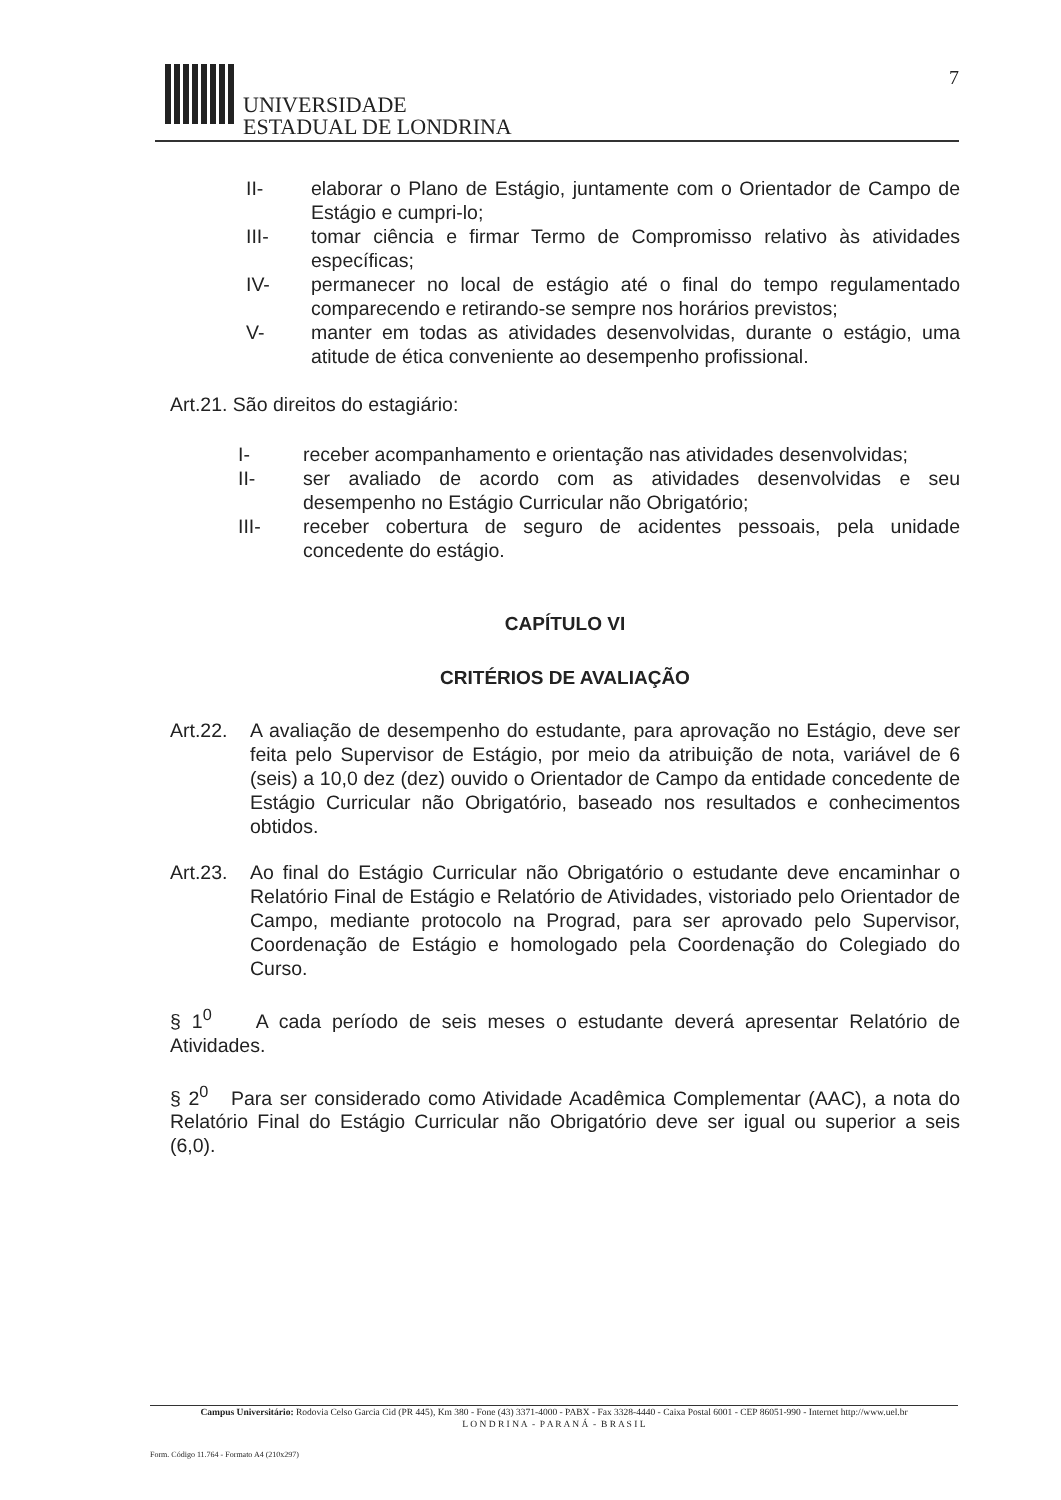UNIVERSIDADE
ESTADUAL DE LONDRINA
7
II- elaborar o Plano de Estágio, juntamente com o Orientador de Campo de Estágio e cumpri-lo;
III- tomar ciência e firmar Termo de Compromisso relativo às atividades específicas;
IV- permanecer no local de estágio até o final do tempo regulamentado comparecendo e retirando-se sempre nos horários previstos;
V- manter em todas as atividades desenvolvidas, durante o estágio, uma atitude de ética conveniente ao desempenho profissional.
Art.21. São direitos do estagiário:
I- receber acompanhamento e orientação nas atividades desenvolvidas;
II- ser avaliado de acordo com as atividades desenvolvidas e seu desempenho no Estágio Curricular não Obrigatório;
III- receber cobertura de seguro de acidentes pessoais, pela unidade concedente do estágio.
CAPÍTULO VI
CRITÉRIOS DE AVALIAÇÃO
Art.22.
A avaliação de desempenho do estudante, para aprovação no Estágio, deve ser feita pelo Supervisor de Estágio, por meio da atribuição de nota, variável de 6 (seis) a 10,0 dez (dez) ouvido o Orientador de Campo da entidade concedente de Estágio Curricular não Obrigatório, baseado nos resultados e conhecimentos obtidos.
Art.23.
Ao final do Estágio Curricular não Obrigatório o estudante deve encaminhar o Relatório Final de Estágio e Relatório de Atividades, vistoriado pelo Orientador de Campo, mediante protocolo na Prograd, para ser aprovado pelo Supervisor, Coordenação de Estágio e homologado pela Coordenação do Colegiado do Curso.
§ 1<sup>0</sup> A cada período de seis meses o estudante deverá apresentar Relatório de Atividades.
§ 2<sup>0</sup> Para ser considerado como Atividade Acadêmica Complementar (AAC), a nota do Relatório Final do Estágio Curricular não Obrigatório deve ser igual ou superior a seis (6,0).
Campus Universitário: Rodovia Celso Garcia Cid (PR 445), Km 380 - Fone (43) 3371-4000 - PABX - Fax 3328-4440 - Caixa Postal 6001 - CEP 86051-990 - Internet http://www.uel.br
L O N D R I N A - P A R A N Á - B R A S I L
Form. Código 11.764 - Formato A4 (210x297)